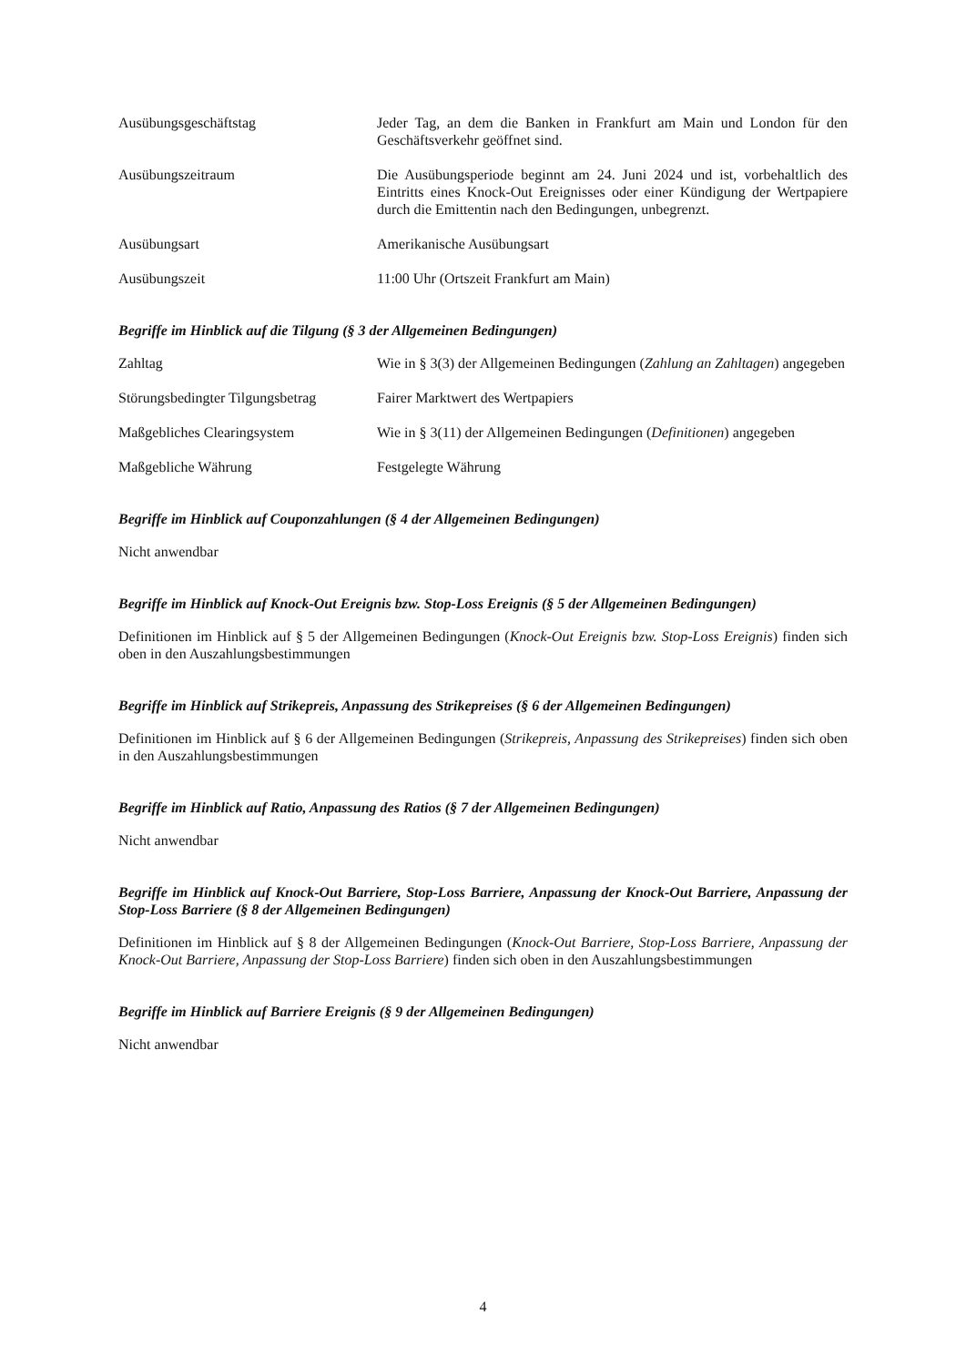Ausübungsgeschäftstag Jeder Tag, an dem die Banken in Frankfurt am Main und London für den Geschäftsverkehr geöffnet sind.
Ausübungszeitraum Die Ausübungsperiode beginnt am 24. Juni 2024 und ist, vorbehaltlich des Eintritts eines Knock-Out Ereignisses oder einer Kündigung der Wertpapiere durch die Emittentin nach den Bedingungen, unbegrenzt.
Ausübungsart Amerikanische Ausübungsart
Ausübungszeit 11:00 Uhr (Ortszeit Frankfurt am Main)
Begriffe im Hinblick auf die Tilgung (§ 3 der Allgemeinen Bedingungen)
Zahltag Wie in § 3(3) der Allgemeinen Bedingungen (Zahlung an Zahltagen) angegeben
Störungsbedingter Tilgungsbetrag
Fairer Marktwert des Wertpapiers
Maßgebliches Clearingsystem Wie in § 3(11) der Allgemeinen Bedingungen (Definitionen) angegeben
Maßgebliche Währung Festgelegte Währung
Begriffe im Hinblick auf Couponzahlungen (§ 4 der Allgemeinen Bedingungen)
Nicht anwendbar
Begriffe im Hinblick auf Knock-Out Ereignis bzw. Stop-Loss Ereignis (§ 5 der Allgemeinen Bedingungen)
Definitionen im Hinblick auf § 5 der Allgemeinen Bedingungen (Knock-Out Ereignis bzw. Stop-Loss Ereignis) finden sich oben in den Auszahlungsbestimmungen
Begriffe im Hinblick auf Strikepreis, Anpassung des Strikepreises (§ 6 der Allgemeinen Bedingungen)
Definitionen im Hinblick auf § 6 der Allgemeinen Bedingungen (Strikepreis, Anpassung des Strikepreises) finden sich oben in den Auszahlungsbestimmungen
Begriffe im Hinblick auf Ratio, Anpassung des Ratios (§ 7 der Allgemeinen Bedingungen)
Nicht anwendbar
Begriffe im Hinblick auf Knock-Out Barriere, Stop-Loss Barriere, Anpassung der Knock-Out Barriere, Anpassung der Stop-Loss Barriere (§ 8 der Allgemeinen Bedingungen)
Definitionen im Hinblick auf § 8 der Allgemeinen Bedingungen (Knock-Out Barriere, Stop-Loss Barriere, Anpassung der Knock-Out Barriere, Anpassung der Stop-Loss Barriere) finden sich oben in den Auszahlungsbestimmungen
Begriffe im Hinblick auf Barriere Ereignis (§ 9 der Allgemeinen Bedingungen)
Nicht anwendbar
4